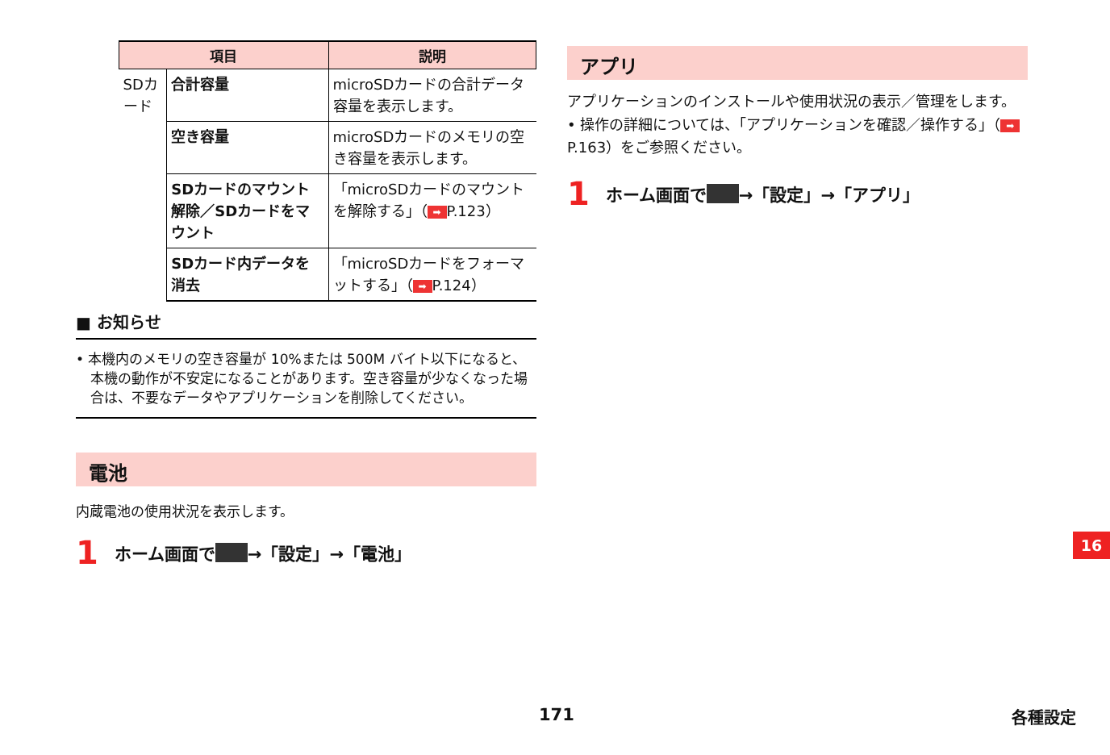| 項目 | | 説明 |
| --- | --- | --- |
| SDカード | 合計容量 | microSDカードの合計データ容量を表示します。 |
| | 空き容量 | microSDカードのメモリの空き容量を表示します。 |
| | SDカードのマウント解除／SDカードをマウント | 「microSDカードのマウントを解除する」（ ➡ P.123） |
| | SDカード内データを消去 | 「microSDカードをフォーマットする」（ ➡ P.124） |
■ お知らせ
• 本機内のメモリの空き容量が 10%または 500M バイト以下になると、本機の動作が不安定になることがあります。空き容量が少なくなった場合は、不要なデータやアプリケーションを削除してください。
電池
内蔵電池の使用状況を表示します。
1 ホーム画面で →「設定」→「電池」
アプリ
アプリケーションのインストールや使用状況の表示／管理をします。
• 操作の詳細については、「アプリケーションを確認／操作する」（ ➡ P.163）をご参照ください。
1 ホーム画面で →「設定」→「アプリ」
16
171 各種設定